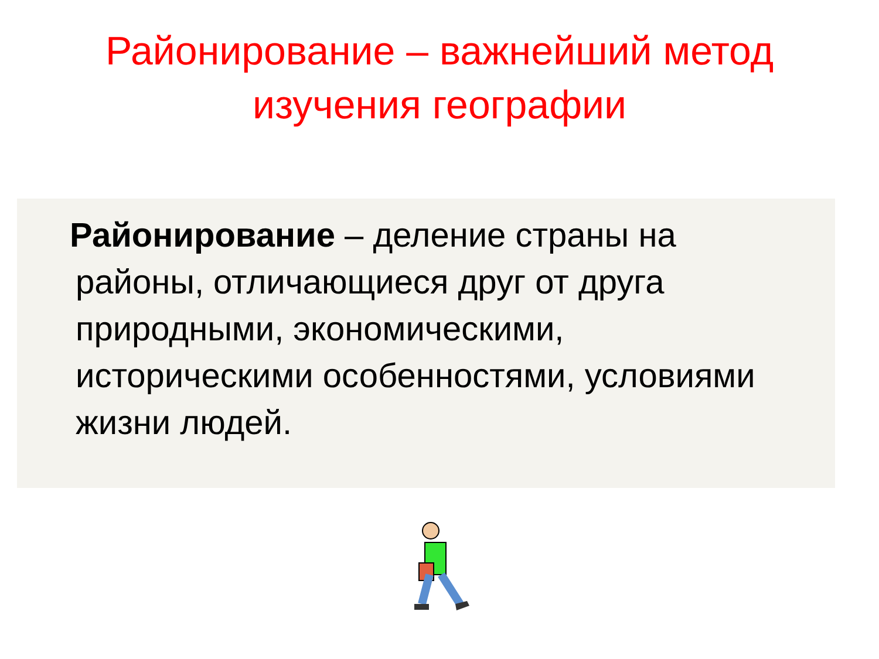Районирование – важнейший метод
изучения географии
Районирование – деление страны на районы, отличающиеся друг от друга природными, экономическими, историческими особенностями, условиями жизни людей.